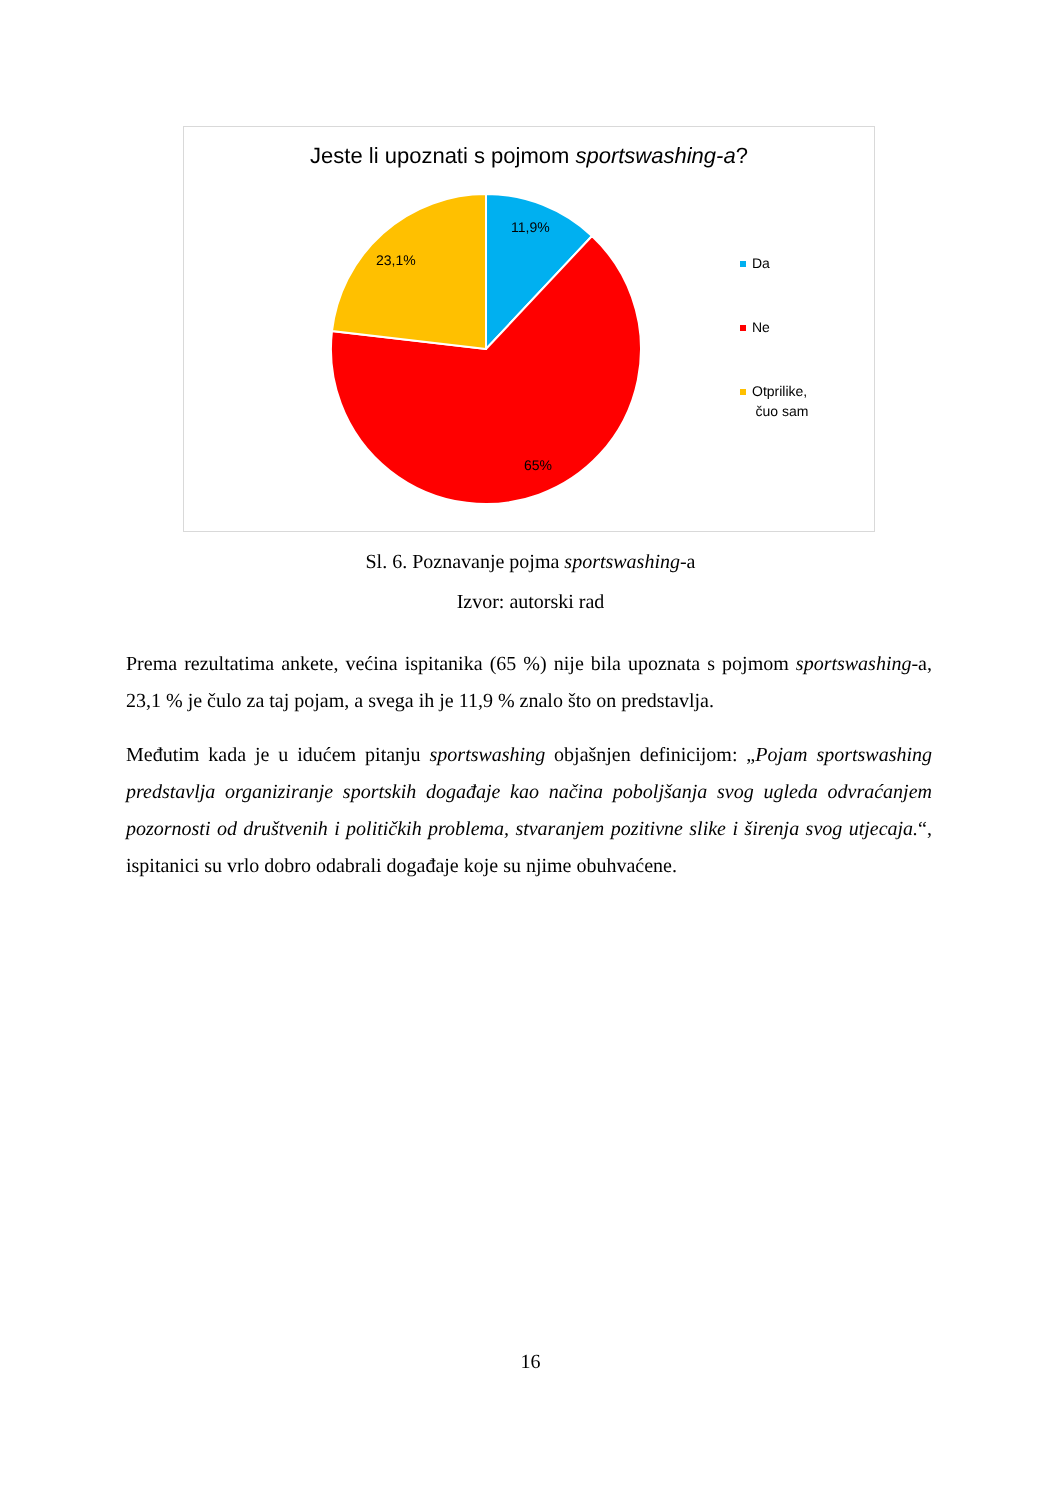Jeste li upoznati s pojmom sportswashing-a?
Da
Ne
Otprilike,
čuo sam
11,9%
23,1%
65%
Sl. 6. Poznavanje pojma sportswashing-a
Izvor: autorski rad
Prema rezultatima ankete, većina ispitanika (65 %) nije bila upoznata s pojmom sportswashing-a, 23,1 % je čulo za taj pojam, a svega ih je 11,9 % znalo što on predstavlja.
Međutim kada je u idućem pitanju sportswashing objašnjen definicijom: „Pojam sportswashing predstavlja organiziranje sportskih događaje kao načina poboljšanja svog ugleda odvraćanjem pozornosti od društvenih i političkih problema, stvaranjem pozitivne slike i širenja svog utjecaja.“, ispitanici su vrlo dobro odabrali događaje koje su njime obuhvaćene.
16